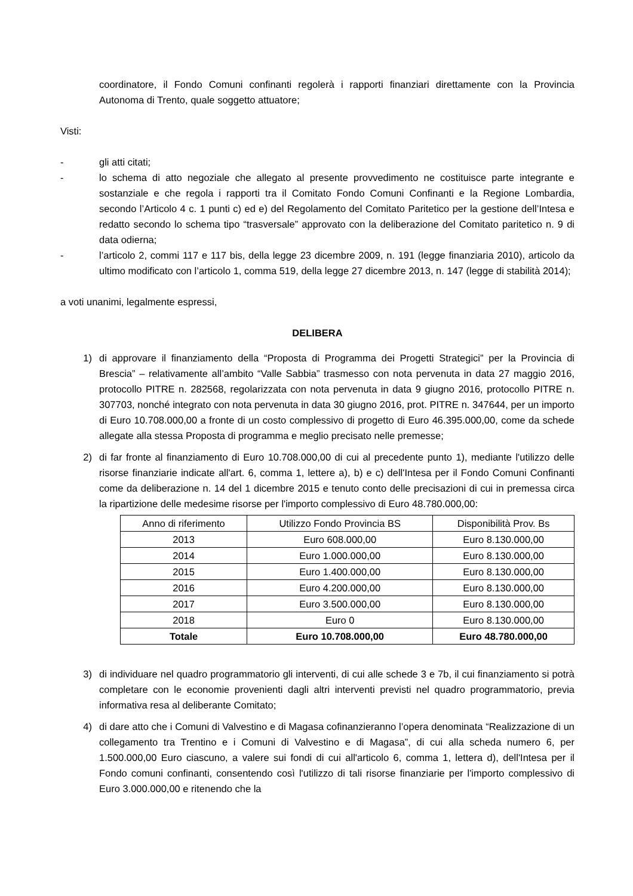coordinatore, il Fondo Comuni confinanti regolerà i rapporti finanziari direttamente con la Provincia Autonoma di Trento, quale soggetto attuatore;
Visti:
- gli atti citati;
- lo schema di atto negoziale che allegato al presente provvedimento ne costituisce parte integrante e sostanziale e che regola i rapporti tra il Comitato Fondo Comuni Confinanti e la Regione Lombardia, secondo l’Articolo 4 c. 1 punti c) ed e) del Regolamento del Comitato Paritetico per la gestione dell’Intesa e redatto secondo lo schema tipo “trasversale” approvato con la deliberazione del Comitato paritetico n. 9 di data odierna;
- l’articolo 2, commi 117 e 117 bis, della legge 23 dicembre 2009, n. 191 (legge finanziaria 2010), articolo da ultimo modificato con l’articolo 1, comma 519, della legge 27 dicembre 2013, n. 147 (legge di stabilità 2014);
a voti unanimi, legalmente espressi,
DELIBERA
1) di approvare il finanziamento della “Proposta di Programma dei Progetti Strategici” per la Provincia di Brescia” – relativamente all’ambito “Valle Sabbia” trasmesso con nota pervenuta in data 27 maggio 2016, protocollo PITRE n. 282568, regolarizzata con nota pervenuta in data 9 giugno 2016, protocollo PITRE n. 307703, nonché integrato con nota pervenuta in data 30 giugno 2016, prot. PITRE n. 347644, per un importo di Euro 10.708.000,00 a fronte di un costo complessivo di progetto di Euro 46.395.000,00, come da schede allegate alla stessa Proposta di programma e meglio precisato nelle premesse;
2) di far fronte al finanziamento di Euro 10.708.000,00 di cui al precedente punto 1), mediante l'utilizzo delle risorse finanziarie indicate all'art. 6, comma 1, lettere a), b) e c) dell'Intesa per il Fondo Comuni Confinanti come da deliberazione n. 14 del 1 dicembre 2015 e tenuto conto delle precisazioni di cui in premessa circa la ripartizione delle medesime risorse per l'importo complessivo di Euro 48.780.000,00:
| Anno di riferimento | Utilizzo Fondo Provincia BS | Disponibilità Prov. Bs |
| --- | --- | --- |
| 2013 | Euro 608.000,00 | Euro 8.130.000,00 |
| 2014 | Euro 1.000.000,00 | Euro 8.130.000,00 |
| 2015 | Euro 1.400.000,00 | Euro 8.130.000,00 |
| 2016 | Euro 4.200.000,00 | Euro 8.130.000,00 |
| 2017 | Euro 3.500.000,00 | Euro 8.130.000,00 |
| 2018 | Euro 0 | Euro 8.130.000,00 |
| Totale | Euro 10.708.000,00 | Euro 48.780.000,00 |
3) di individuare nel quadro programmatorio gli interventi, di cui alle schede 3 e 7b, il cui finanziamento si potrà completare con le economie provenienti dagli altri interventi previsti nel quadro programmatorio, previa informativa resa al deliberante Comitato;
4) di dare atto che i Comuni di Valvestino e di Magasa cofinanzieranno l’opera denominata “Realizzazione di un collegamento tra Trentino e i Comuni di Valvestino e di Magasa”, di cui alla scheda numero 6, per 1.500.000,00 Euro ciascuno, a valere sui fondi di cui all'articolo 6, comma 1, lettera d), dell'Intesa per il Fondo comuni confinanti, consentendo così l'utilizzo di tali risorse finanziarie per l'importo complessivo di Euro 3.000.000,00 e ritenendo che la